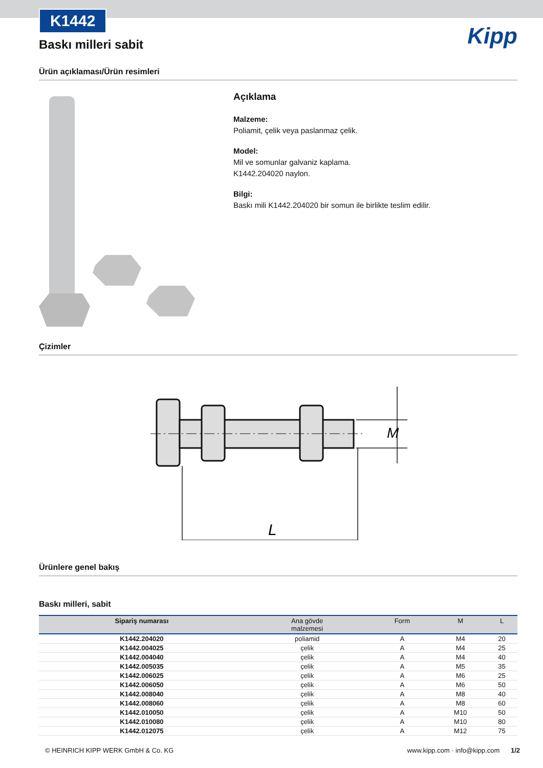Kipp
K1442
Baskı milleri sabit
Ürün açıklaması/Ürün resimleri
Açıklama
Malzeme:
Poliamit, çelik veya paslanmaz çelik.
Model:
Mil ve somunlar galvaniz kaplama.
K1442.204020 naylon.
Bilgi:
Baskı mili K1442.204020 bir somun ile birlikte teslim edilir.
Çizimler
L
M
Ürünlere genel bakış
Baskı milleri, sabit
| Sipariş numarası | Ana gövde malzemesi | Form | M | L |
| --- | --- | --- | --- | --- |
| K1442.204020 | poliamid | A | M4 | 20 |
| K1442.004025 | çelik | A | M4 | 25 |
| K1442.004040 | çelik | A | M4 | 40 |
| K1442.005035 | çelik | A | M5 | 35 |
| K1442.006025 | çelik | A | M6 | 25 |
| K1442.006050 | çelik | A | M6 | 50 |
| K1442.008040 | çelik | A | M8 | 40 |
| K1442.008060 | çelik | A | M8 | 60 |
| K1442.010050 | çelik | A | M10 | 50 |
| K1442.010080 | çelik | A | M10 | 80 |
| K1442.012075 | çelik | A | M12 | 75 |
© HEINRICH KIPP WERK GmbH & Co. KG www.kipp.com · info@kipp.com 1/2